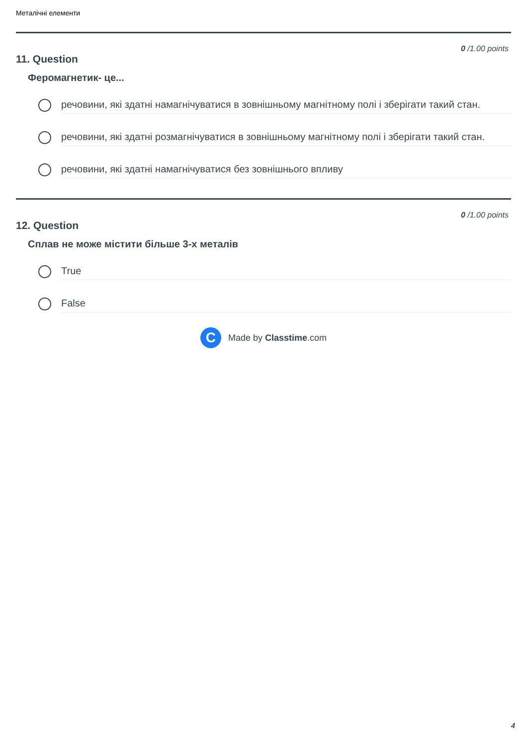Металічні елементи
0 /1.00 points
11. Question
Феромагнетик- це...
речовини, які здатні намагнічуватися в зовнішньому магнітному полі і зберігати такий стан.
речовини, які здатні розмагнічуватися в зовнішньому магнітному полі і зберігати такий стан.
речовини, які здатні намагнічуватися без зовнішнього впливу
0 /1.00 points
12. Question
Сплав не може містити більше 3-х металів
True
False
C
Made by Classtime.com
4